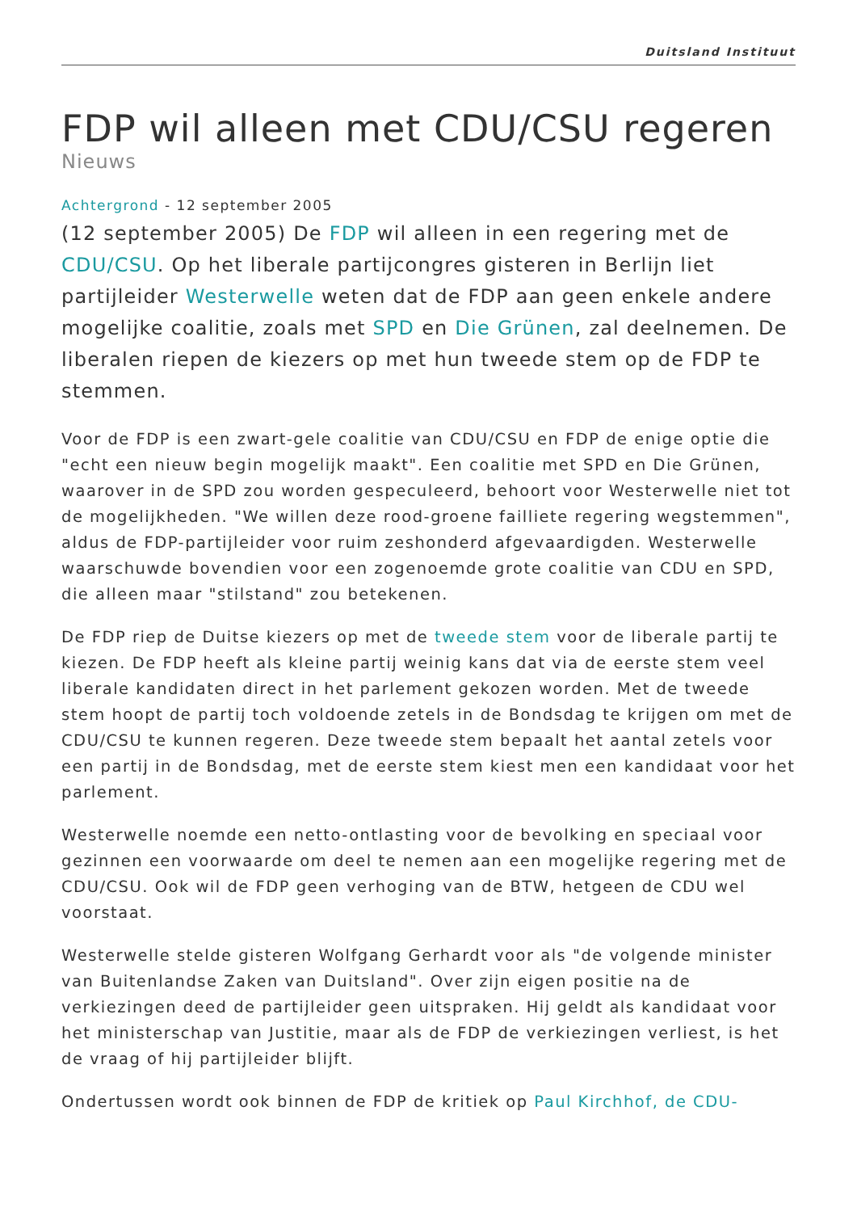Duitsland Instituut
FDP wil alleen met CDU/CSU regeren
Nieuws
Achtergrond - 12 september 2005
(12 september 2005) De FDP wil alleen in een regering met de CDU/CSU. Op het liberale partijcongres gisteren in Berlijn liet partijleider Westerwelle weten dat de FDP aan geen enkele andere mogelijke coalitie, zoals met SPD en Die Grünen, zal deelnemen. De liberalen riepen de kiezers op met hun tweede stem op de FDP te stemmen.
Voor de FDP is een zwart-gele coalitie van CDU/CSU en FDP de enige optie die "echt een nieuw begin mogelijk maakt". Een coalitie met SPD en Die Grünen, waarover in de SPD zou worden gespeculeerd, behoort voor Westerwelle niet tot de mogelijkheden. "We willen deze rood-groene failliete regering wegstemmen", aldus de FDP-partijleider voor ruim zeshonderd afgevaardigden. Westerwelle waarschuwde bovendien voor een zogenoemde grote coalitie van CDU en SPD, die alleen maar "stilstand" zou betekenen.
De FDP riep de Duitse kiezers op met de tweede stem voor de liberale partij te kiezen. De FDP heeft als kleine partij weinig kans dat via de eerste stem veel liberale kandidaten direct in het parlement gekozen worden. Met de tweede stem hoopt de partij toch voldoende zetels in de Bondsdag te krijgen om met de CDU/CSU te kunnen regeren. Deze tweede stem bepaalt het aantal zetels voor een partij in de Bondsdag, met de eerste stem kiest men een kandidaat voor het parlement.
Westerwelle noemde een netto-ontlasting voor de bevolking en speciaal voor gezinnen een voorwaarde om deel te nemen aan een mogelijke regering met de CDU/CSU. Ook wil de FDP geen verhoging van de BTW, hetgeen de CDU wel voorstaat.
Westerwelle stelde gisteren Wolfgang Gerhardt voor als "de volgende minister van Buitenlandse Zaken van Duitsland". Over zijn eigen positie na de verkiezingen deed de partijleider geen uitspraken. Hij geldt als kandidaat voor het ministerschap van Justitie, maar als de FDP de verkiezingen verliest, is het de vraag of hij partijleider blijft.
Ondertussen wordt ook binnen de FDP de kritiek op Paul Kirchhof, de CDU-